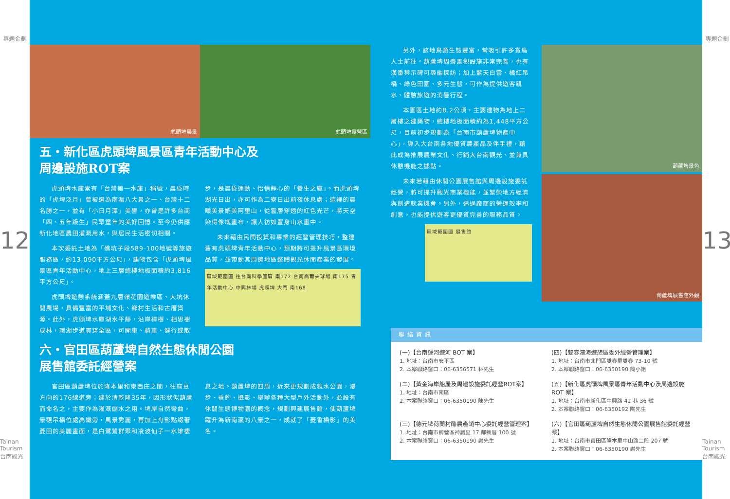專題企劃
12
Tainan Tourism 台南觀光
虎頭埤晨景 虎頭埤露營區
五・新化區虎頭埤風景區青年活動中心及
周邊設施ROT案
虎頭埤水庫素有「台灣第一水庫」稱號，晨昏時的「虎埤泛月」曾被選為南瀛八大景之一、台灣十二名勝之一，並有「小日月潭」美譽，亦曾是許多台南「四、五年級生」民眾童年的美好回憶。至今仍供應新化地區農田灌溉用水，與居民生活密切相關。
本次委託土地為「礁坑子段589-100地號等旅遊服務區，約13,090平方公尺」，建物包含「虎頭埤風景區青年活動中心，地上三層總樓地板面積約3,816平方公尺」。
虎頭埤遊憩系統涵蓋九層嶺花園遊樂區、大坑休閒農場，具備豐富的平埔文化、鄉村生活和古厝資源。此外，虎頭埤水庫湖水平靜，沿岸樟樹、相思樹成林，環湖步道貫穿全區，可開車、騎車、健行或散步，是晨昏運動、怡情靜心的「養生之庫」。而虎頭埤湖光日出，亦可作為二寮日出前夜休息處；這裡的晨曦美景媲美阿里山，從雲層穿透的紅色光芒，將天空染得像塊畫布，讓人彷如置身山水畫中。
未來藉由民間投資和專業的經營管理技巧，整建舊有虎頭埤青年活動中心，預期將可提升風景區環境品質，並帶動其周邊地區整體觀光休閒產業的發展。
區域範圍圖 往台南科學園區 南172 台南高爾夫球場 南175 青年活動中心 中興林場 虎頭埤 大門 南168
六・官田區葫蘆埤自然生態休閒公園
展售館委託經營案
官田區葫蘆埤位於隆本里和東西庄之間，往麻豆方向的176線道旁；建於清乾隆35年，因形狀似葫蘆而命名之，主要作為灌溉儲水之用。埤岸自然彎曲，景觀吊橋位處高鐵旁，風景秀麗，再加上舟影點綴著菱田的美麗畫面，是白鷺鷥群聚和凌波仙子一水雉棲息之地。葫蘆埤的四周，近來更規劃成親水公園，漫步、垂釣、攝影、舉辦各種大型戶外活動外，並設有休閒生態博物園的概念，規劃興建展售館，使葫蘆埤躍升為新南瀛的八景之一，成就了「菱香橋影」的美名。
另外，該地鳥類生態豐富，常吸引許多賞鳥人士前往。葫蘆埤周邊景觀設施非常完善，也有漢番禁示碑可尋幽探訪；加上藍天白雲、橘紅吊橋、綠色田園、多元生態，可作為提供遊客親水、體驗旅遊的消暑行程。
本園區土地約8.2公頃，主要建物為地上二層樓之建築物，總樓地板面積約為1,448平方公尺，目前初步規劃為「台南市葫蘆埤物產中心」，導入大台南各地優質農產品及伴手禮，藉此成為推展農業文化、行銷大台南觀光、並兼具休憩機能之據點。
未來若藉由休閒公園展售館與周邊設施委託經營，將可提升觀光商業機能，並繁榮地方經濟與創造就業機會。另外，透過廠商的營運效率和創意，也能提供遊客更優質完善的服務品質。
區域範圍圖 展售館
葫蘆埤景色
葫蘆埤展售館外觀
聯絡資訊
(一)【台南運河遊河 BOT 案】
1. 地址：台南市安平區
2. 本案聯絡窗口：06-6356571 林先生
(四)【雙春濱海遊憩區委外經營管理案】
1. 地址：台南市北門區雙春里雙春 73-10 號
2. 本案聯絡窗口：06-6350190 簡小姐
(二)【黃金海岸船屋及周邊設施委託經營ROT案】
1. 地址：台南市南區
2. 本案聯絡窗口：06-6350190 陳先生
(五)【新化區虎頭埤風景區青年活動中心及周邊設施 ROT 案】
1. 地址：台南市新化區中興路 42 巷 36 號
2. 本案聯絡窗口：06-6350192 陶先生
(三)【德元埤荷蘭村酪農產銷中心委託經營管理案】
1. 地址：台南市柳營區神農里 17 鄰新厝 100 號
2. 本案聯絡窗口：06-6350190 謝先生
(六)【官田區葫蘆埤自然生態休閒公園展售館委託經營案】
1. 地址：台南市官田區隆本里中山路二段 207 號
2. 本案聯絡窗口：06-6350190 謝先生
專題企劃
13
Tainan Tourism 台南觀光